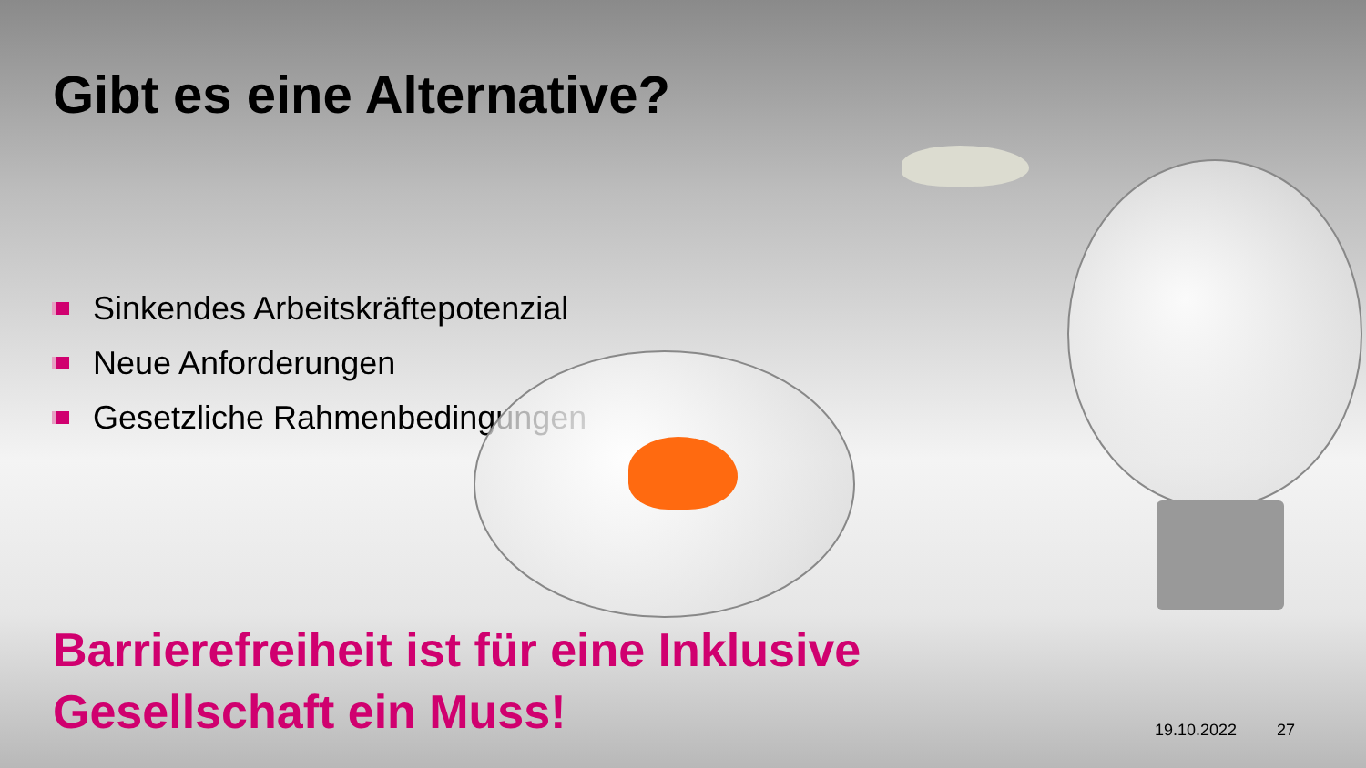Gibt es eine Alternative?
Sinkendes Arbeitskräftepotenzial
Neue Anforderungen
Gesetzliche Rahmenbedingungen
Barrierefreiheit ist für eine Inklusive
Gesellschaft ein Muss!
19.10.2022 27